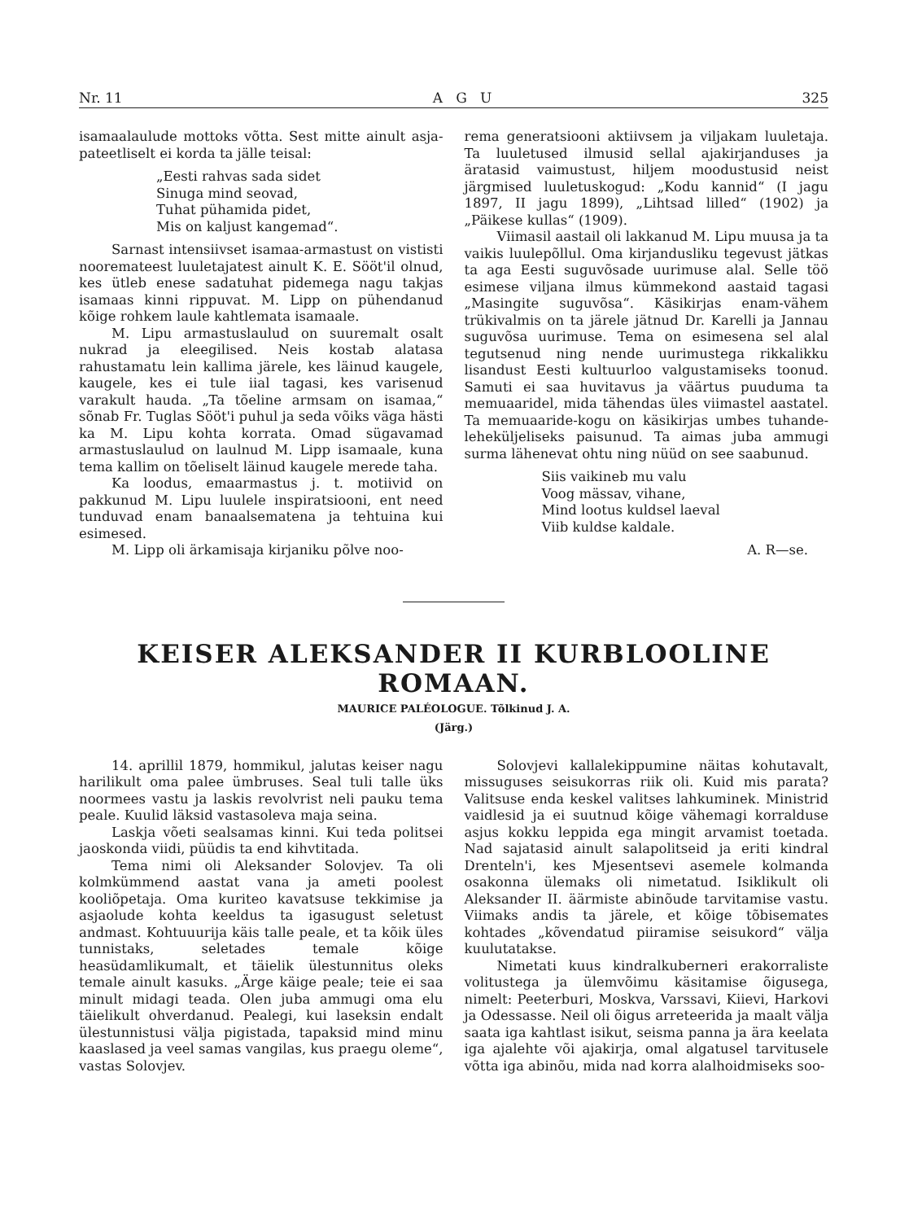Nr. 11 A G U 325
isamaalaulude mottoks võtta. Sest mitte ainult asja-pateetliselt ei korda ta jälle teisal:
„Eesti rahvas sada sidet
Sinuga mind seovad,
Tuhat pühamida pidet,
Mis on kaljust kangemad“.
Sarnast intensiivset isamaa-armastust on vististi nooremateest luuletajatest ainult K. E. Sööt'il olnud, kes ütleb enese sadatuhat pidemega nagu takjas isamaas kinni rippuvat. M. Lipp on pühendanud kõige rohkem laule kahtlemata isamaale.
M. Lipu armastuslaulud on suuremalt osalt nukrad ja eleegilised. Neis kostab alatasa rahustamatu lein kallima järele, kes läinud kaugele, kaugele, kes ei tule iial tagasi, kes varisenud varakult hauda. „Ta tõeline armsam on isamaa,“ sõnab Fr. Tuglas Sööt'i puhul ja seda võiks väga hästi ka M. Lipu kohta korrata. Omad sügavamad armastuslaulud on laulnud M. Lipp isamaale, kuna tema kallim on tõeliselt läinud kaugele merede taha.
Ka loodus, emaarmastus j. t. motiivid on pakkunud M. Lipu luulele inspiratsiooni, ent need tunduvad enam banaalsematena ja tehtuina kui esimesed.
M. Lipp oli ärkamisaja kirjaniku põlve noo-
rema generatsiooni aktiivsem ja viljakam luuletaja. Ta luuletused ilmusid sellal ajakirjanduses ja äratasid vaimustust, hiljem moodustusid neist järgmised luuletuskogud: „Kodu kannid“ (I jagu 1897, II jagu 1899), „Lihtsad lilled“ (1902) ja „Päikese kullas“ (1909).
Viimasil aastail oli lakkanud M. Lipu muusa ja ta vaikis luulepõllul. Oma kirjandusliku tegevust jätkas ta aga Eesti suguvõsade uurimuse alal. Selle töö esimese viljana ilmus kümmekond aastaid tagasi „Masingite suguvõsa“. Käsikirjas enam-vähem trükivalmis on ta järele jätnud Dr. Karelli ja Jannau suguvõsa uurimuse. Tema on esimesena sel alal tegutsenud ning nende uurimustega rikkalikku lisandust Eesti kultuurloo valgustamiseks toonud. Samuti ei saa huvitavus ja väärtus puuduma ta memuaaridel, mida tähendas üles viimastel aastatel. Ta memuaaride-kogu on käsikirjas umbes tuhande-leheküljeliseks paisunud. Ta aimas juba ammugi surma lähenevat ohtu ning nüüd on see saabunud.
Siis vaikineb mu valu
Voog mässav, vihane,
Mind lootus kuldsel laeval
Viib kuldse kaldale.
A. R—se.
KEISER ALEKSANDER II KURBLOOLINE ROMAAN.
MAURICE PALÉOLOGUE. Tõlkinud J. A.
(Järg.)
14. aprillil 1879, hommikul, jalutas keiser nagu harilikult oma palee ümbruses. Seal tuli talle üks noormees vastu ja laskis revolvrist neli pauku tema peale. Kuulid läksid vastasoleva maja seina.
Laskja võeti sealsamas kinni. Kui teda politsei jaoskonda viidi, püüdis ta end kihvtitada.
Tema nimi oli Aleksander Solovjev. Ta oli kolmkümmend aastat vana ja ameti poolest kooliõpetaja. Oma kuriteo kavatsuse tekkimise ja asjaolude kohta keeldus ta igasugust seletust andmast. Kohtuuurija käis talle peale, et ta kõik üles tunnistaks, seletades temale kõige heasüdamlikumalt, et täielik ülestunnitus oleks temale ainult kasuks. „Ärge käige peale; teie ei saa minult midagi teada. Olen juba ammugi oma elu täielikult ohverdanud. Pealegi, kui laseksin endalt ülestunnistusi välja pigistada, tapaksid mind minu kaaslased ja veel samas vangilas, kus praegu oleme“, vastas Solovjev.
Solovjevi kallalekippumine näitas kohutavalt, missuguses seisukorras riik oli. Kuid mis parata? Valitsuse enda keskel valitses lahkuminek. Ministrid vaidlesid ja ei suutnud kõige vähemagi korralduse asjus kokku leppida ega mingit arvamist toetada. Nad sajatasid ainult salapolitseid ja eriti kindral Drenteln'i, kes Mjesentsevi asemele kolmanda osakonna ülemaks oli nimetatud. Isiklikult oli Aleksander II. äärmiste abinõude tarvitamise vastu. Viimaks andis ta järele, et kõige tõbisemates kohtades „kõvendatud piiramise seisukord“ välja kuulutatakse.
Nimetati kuus kindralkuberneri erakorraliste volitustega ja ülemvõimu käsitamise õigusega, nimelt: Peeterburi, Moskva, Varssavi, Kiievi, Harkovi ja Odessasse. Neil oli õigus arreteerida ja maalt välja saata iga kahtlast isikut, seisma panna ja ära keelata iga ajalehte või ajakirja, omal algatusel tarvitusele võtta iga abinõu, mida nad korra alalhoidmiseks soo-